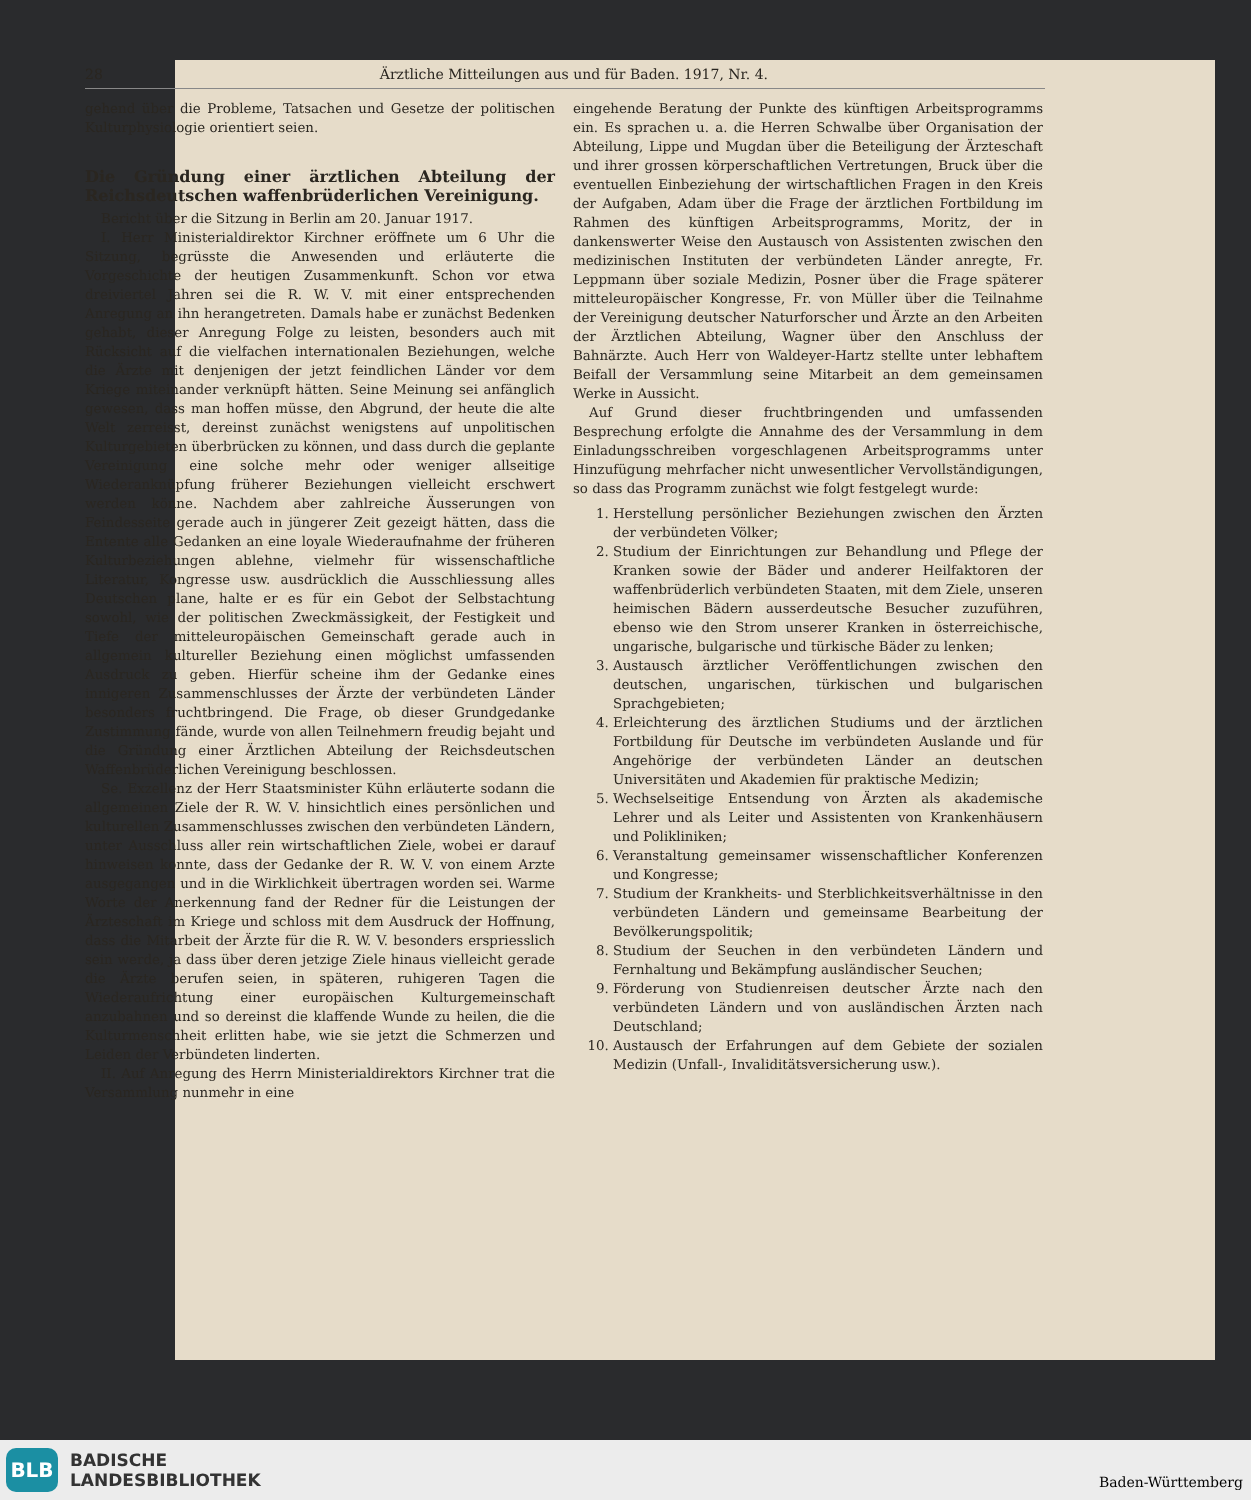28 Ärztliche Mitteilungen aus und für Baden. 1917, Nr. 4.
gehend über die Probleme, Tatsachen und Gesetze der politischen Kulturphysiologie orientiert seien.
Die Gründung einer ärztlichen Abteilung der Reichsdeutschen waffenbrüderlichen Vereinigung.
Bericht über die Sitzung in Berlin am 20. Januar 1917.
I. Herr Ministerialdirektor Kirchner eröffnete um 6 Uhr die Sitzung, begrüsste die Anwesenden und erläuterte die Vorgeschichte der heutigen Zusammenkunft. Schon vor etwa dreiviertel Jahren sei die R. W. V. mit einer entsprechenden Anregung an ihn herangetreten. Damals habe er zunächst Bedenken gehabt, dieser Anregung Folge zu leisten, besonders auch mit Rücksicht auf die vielfachen internationalen Beziehungen, welche die Ärzte mit denjenigen der jetzt feindlichen Länder vor dem Kriege miteinander verknüpft hätten. Seine Meinung sei anfänglich gewesen, dass man hoffen müsse, den Abgrund, der heute die alte Welt zerreisst, dereinst zunächst wenigstens auf unpolitischen Kulturgebieten überbrücken zu können, und dass durch die geplante Vereinigung eine solche mehr oder weniger allseitige Wiederanknüpfung früherer Beziehungen vielleicht erschwert werden könne. Nachdem aber zahlreiche Äusserungen von Feindesseite gerade auch in jüngerer Zeit gezeigt hätten, dass die Entente alle Gedanken an eine loyale Wiederaufnahme der früheren Kulturbeziehungen ablehne, vielmehr für wissenschaftliche Literatur, Kongresse usw. ausdrücklich die Ausschliessung alles Deutschen plane, halte er es für ein Gebot der Selbstachtung sowohl, wie der politischen Zweckmässigkeit, der Festigkeit und Tiefe der mitteleuropäischen Gemeinschaft gerade auch in allgemein kultureller Beziehung einen möglichst umfassenden Ausdruck zu geben. Hierfür scheine ihm der Gedanke eines innigeren Zusammenschlusses der Ärzte der verbündeten Länder besonders fruchtbringend. Die Frage, ob dieser Grundgedanke Zustimmung fände, wurde von allen Teilnehmern freudig bejaht und die Gründung einer Ärztlichen Abteilung der Reichsdeutschen Waffenbrüderlichen Vereinigung beschlossen.
Se. Exzellenz der Herr Staatsminister Kühn erläuterte sodann die allgemeinen Ziele der R. W. V. hinsichtlich eines persönlichen und kulturellen Zusammenschlusses zwischen den verbündeten Ländern, unter Ausschluss aller rein wirtschaftlichen Ziele, wobei er darauf hinweisen konnte, dass der Gedanke der R. W. V. von einem Arzte ausgegangen und in die Wirklichkeit übertragen worden sei. Warme Worte der Anerkennung fand der Redner für die Leistungen der Ärzteschaft im Kriege und schloss mit dem Ausdruck der Hoffnung, dass die Mitarbeit der Ärzte für die R. W. V. besonders erspriesslich sein werde, ja dass über deren jetzige Ziele hinaus vielleicht gerade die Ärzte berufen seien, in späteren, ruhigeren Tagen die Wiederaufrichtung einer europäischen Kulturgemeinschaft anzubahnen und so dereinst die klaffende Wunde zu heilen, die die Kulturmenschheit erlitten habe, wie sie jetzt die Schmerzen und Leiden der Verbündeten linderten.
II. Auf Anregung des Herrn Ministerialdirektors Kirchner trat die Versammlung nunmehr in eine
eingehende Beratung der Punkte des künftigen Arbeitsprogramms ein. Es sprachen u. a. die Herren Schwalbe über Organisation der Abteilung, Lippe und Mugdan über die Beteiligung der Ärzteschaft und ihrer grossen körperschaftlichen Vertretungen, Bruck über die eventuellen Einbeziehung der wirtschaftlichen Fragen in den Kreis der Aufgaben, Adam über die Frage der ärztlichen Fortbildung im Rahmen des künftigen Arbeitsprogramms, Moritz, der in dankenswerter Weise den Austausch von Assistenten zwischen den medizinischen Instituten der verbündeten Länder anregte, Fr. Leppmann über soziale Medizin, Posner über die Frage späterer mitteleuropäischer Kongresse, Fr. von Müller über die Teilnahme der Vereinigung deutscher Naturforscher und Ärzte an den Arbeiten der Ärztlichen Abteilung, Wagner über den Anschluss der Bahnärzte. Auch Herr von Waldeyer-Hartz stellte unter lebhaftem Beifall der Versammlung seine Mitarbeit an dem gemeinsamen Werke in Aussicht.
Auf Grund dieser fruchtbringenden und umfassenden Besprechung erfolgte die Annahme des der Versammlung in dem Einladungsschreiben vorgeschlagenen Arbeitsprogramms unter Hinzufügung mehrfacher nicht unwesentlicher Vervollständigungen, so dass das Programm zunächst wie folgt festgelegt wurde:
1. Herstellung persönlicher Beziehungen zwischen den Ärzten der verbündeten Völker;
2. Studium der Einrichtungen zur Behandlung und Pflege der Kranken sowie der Bäder und anderer Heilfaktoren der waffenbrüderlich verbündeten Staaten, mit dem Ziele, unseren heimischen Bädern ausserdeutsche Besucher zuzuführen, ebenso wie den Strom unserer Kranken in österreichische, ungarische, bulgarische und türkische Bäder zu lenken;
3. Austausch ärztlicher Veröffentlichungen zwischen den deutschen, ungarischen, türkischen und bulgarischen Sprachgebieten;
4. Erleichterung des ärztlichen Studiums und der ärztlichen Fortbildung für Deutsche im verbündeten Auslande und für Angehörige der verbündeten Länder an deutschen Universitäten und Akademien für praktische Medizin;
5. Wechselseitige Entsendung von Ärzten als akademische Lehrer und als Leiter und Assistenten von Krankenhäusern und Polikliniken;
6. Veranstaltung gemeinsamer wissenschaftlicher Konferenzen und Kongresse;
7. Studium der Krankheits- und Sterblichkeitsverhältnisse in den verbündeten Ländern und gemeinsame Bearbeitung der Bevölkerungspolitik;
8. Studium der Seuchen in den verbündeten Ländern und Fernhaltung und Bekämpfung ausländischer Seuchen;
9. Förderung von Studienreisen deutscher Ärzte nach den verbündeten Ländern und von ausländischen Ärzten nach Deutschland;
10. Austausch der Erfahrungen auf dem Gebiete der sozialen Medizin (Unfall-, Invaliditätsversicherung usw.).
BLB
BADISCHE
LANDESBIBLIOTHEK
Baden-Württemberg